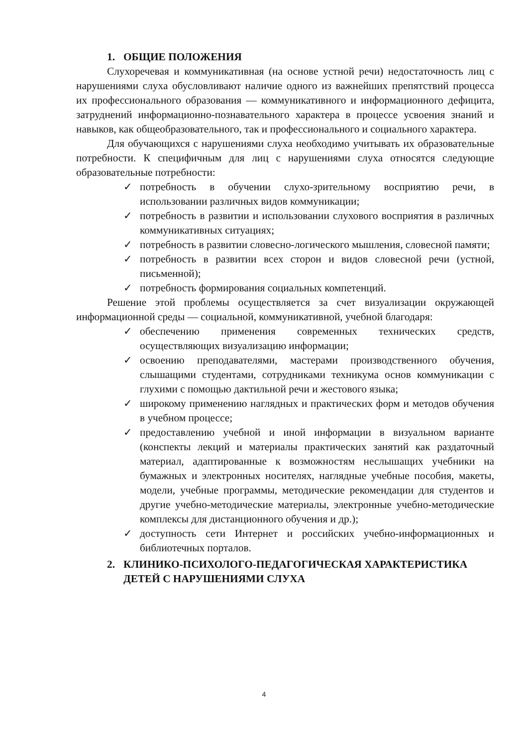1. ОБЩИЕ ПОЛОЖЕНИЯ
Слухоречевая и коммуникативная (на основе устной речи) недостаточность лиц с нарушениями слуха обусловливают наличие одного из важнейших препятствий процесса их профессионального образования — коммуникативного и информационного дефицита, затруднений информационно-познавательного характера в процессе усвоения знаний и навыков, как общеобразовательного, так и профессионального и социального характера.
Для обучающихся с нарушениями слуха необходимо учитывать их образовательные потребности. К специфичным для лиц с нарушениями слуха относятся следующие образовательные потребности:
✓ потребность в обучении слухо-зрительному восприятию речи, в использовании различных видов коммуникации;
✓ потребность в развитии и использовании слухового восприятия в различных коммуникативных ситуациях;
✓ потребность в развитии словесно-логического мышления, словесной памяти;
✓ потребность в развитии всех сторон и видов словесной речи (устной, письменной);
✓ потребность формирования социальных компетенций.
Решение этой проблемы осуществляется за счет визуализации окружающей информационной среды — социальной, коммуникативной, учебной благодаря:
✓ обеспечению применения современных технических средств, осуществляющих визуализацию информации;
✓ освоению преподавателями, мастерами производственного обучения, слышащими студентами, сотрудниками техникума основ коммуникации с глухими с помощью дактильной речи и жестового языка;
✓ широкому применению наглядных и практических форм и методов обучения в учебном процессе;
✓ предоставлению учебной и иной информации в визуальном варианте (конспекты лекций и материалы практических занятий как раздаточный материал, адаптированные к возможностям неслышащих учебники на бумажных и электронных носителях, наглядные учебные пособия, макеты, модели, учебные программы, методические рекомендации для студентов и другие учебно-методические материалы, электронные учебно-методические комплексы для дистанционного обучения и др.);
✓ доступность сети Интернет и российских учебно-информационных и библиотечных порталов.
2. КЛИНИКО-ПСИХОЛОГО-ПЕДАГОГИЧЕСКАЯ ХАРАКТЕРИСТИКА ДЕТЕЙ С НАРУШЕНИЯМИ СЛУХА
4